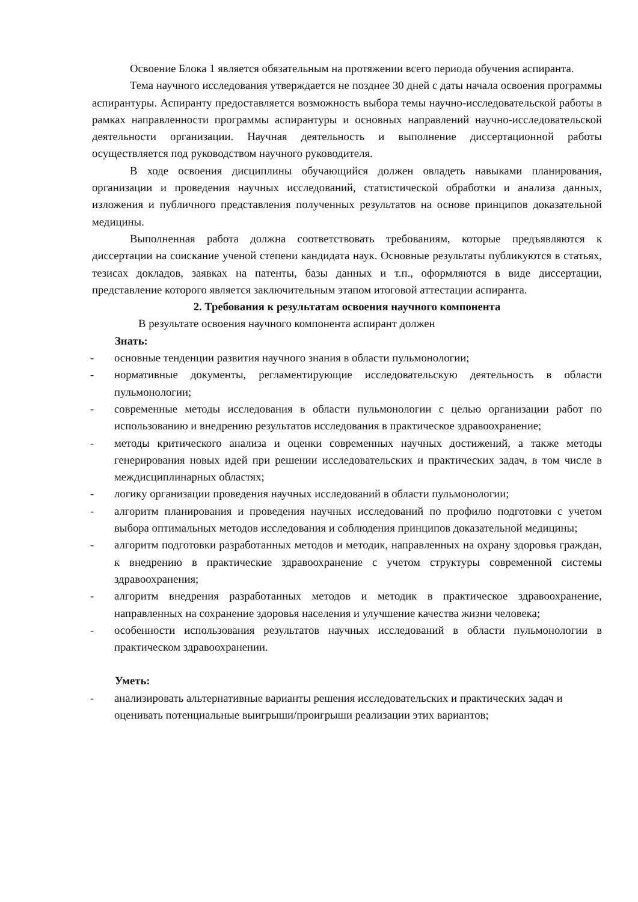Освоение Блока 1 является обязательным на протяжении всего периода обучения аспиранта.
Тема научного исследования утверждается не позднее 30 дней с даты начала освоения программы аспирантуры. Аспиранту предоставляется возможность выбора темы научно-исследовательской работы в рамках направленности программы аспирантуры и основных направлений научно-исследовательской деятельности организации. Научная деятельность и выполнение диссертационной работы осуществляется под руководством научного руководителя.
В ходе освоения дисциплины обучающийся должен овладеть навыками планирования, организации и проведения научных исследований, статистической обработки и анализа данных, изложения и публичного представления полученных результатов на основе принципов доказательной медицины.
Выполненная работа должна соответствовать требованиям, которые предъявляются к диссертации на соискание ученой степени кандидата наук. Основные результаты публикуются в статьях, тезисах докладов, заявках на патенты, базы данных и т.п., оформляются в виде диссертации, представление которого является заключительным этапом итоговой аттестации аспиранта.
2. Требования к результатам освоения научного компонента
В результате освоения научного компонента аспирант должен
Знать:
- основные тенденции развития научного знания в области пульмонологии;
- нормативные документы, регламентирующие исследовательскую деятельность в области пульмонологии;
- современные методы исследования в области пульмонологии с целью организации работ по использованию и внедрению результатов исследования в практическое здравоохранение;
- методы критического анализа и оценки современных научных достижений, а также методы генерирования новых идей при решении исследовательских и практических задач, в том числе в междисциплинарных областях;
- логику организации проведения научных исследований в области пульмонологии;
- алгоритм планирования и проведения научных исследований по профилю подготовки с учетом выбора оптимальных методов исследования и соблюдения принципов доказательной медицины;
- алгоритм подготовки разработанных методов и методик, направленных на охрану здоровья граждан, к внедрению в практические здравоохранение с учетом структуры современной системы здравоохранения;
- алгоритм внедрения разработанных методов и методик в практическое здравоохранение, направленных на сохранение здоровья населения и улучшение качества жизни человека;
- особенности использования результатов научных исследований в области пульмонологии в практическом здравоохранении.
Уметь:
- анализировать альтернативные варианты решения исследовательских и практических задач и оценивать потенциальные выигрыши/проигрыши реализации этих вариантов;